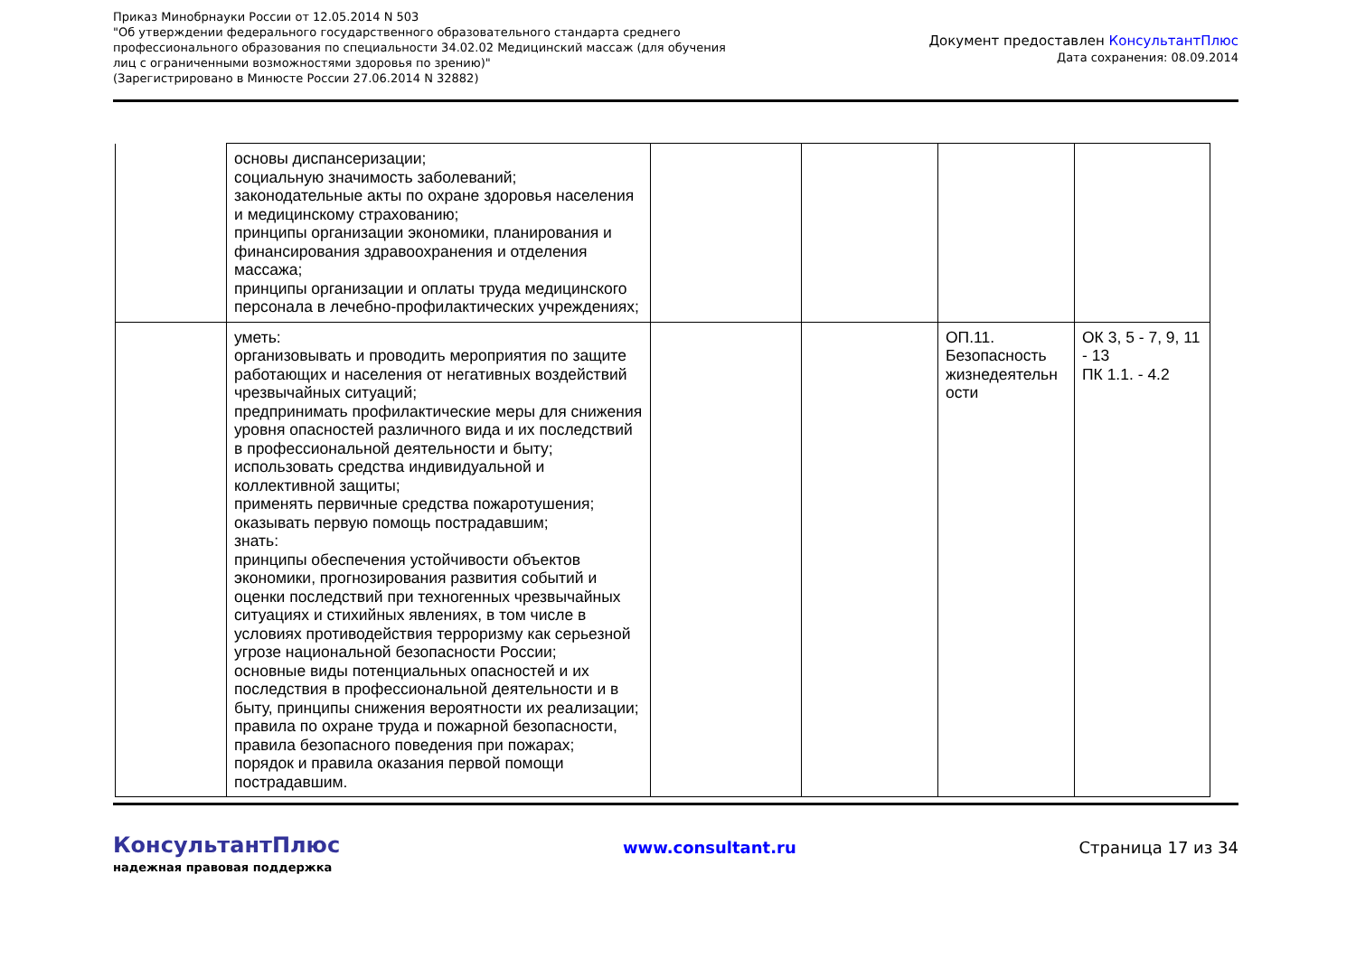Приказ Минобрнауки России от 12.05.2014 N 503
"Об утверждении федерального государственного образовательного стандарта среднего профессионального образования по специальности 34.02.02 Медицинский массаж (для обучения лиц с ограниченными возможностями здоровья по зрению)"
(Зарегистрировано в Минюсте России 27.06.2014 N 32882)
Документ предоставлен КонсультантПлюс
Дата сохранения: 08.09.2014
| | основы диспансеризации; социальную значимость заболеваний; законодательные акты по охране здоровья населения и медицинскому страхованию; принципы организации экономики, планирования и финансирования здравоохранения и отделения массажа; принципы организации и оплаты труда медицинского персонала в лечебно-профилактических учреждениях; | | | | |
| | уметь: организовывать и проводить мероприятия по защите работающих и населения от негативных воздействий чрезвычайных ситуаций; предпринимать профилактические меры для снижения уровня опасностей различного вида и их последствий в профессиональной деятельности и быту; использовать средства индивидуальной и коллективной защиты; применять первичные средства пожаротушения; оказывать первую помощь пострадавшим; знать: принципы обеспечения устойчивости объектов экономики, прогнозирования развития событий и оценки последствий при техногенных чрезвычайных ситуациях и стихийных явлениях, в том числе в условиях противодействия терроризму как серьезной угрозе национальной безопасности России; основные виды потенциальных опасностей и их последствия в профессиональной деятельности и в быту, принципы снижения вероятности их реализации; правила по охране труда и пожарной безопасности, правила безопасного поведения при пожарах; порядок и правила оказания первой помощи пострадавшим. | | | ОП.11. Безопасность жизнедеятельн ости | ОК 3, 5 - 7, 9, 11 - 13 ПК 1.1. - 4.2 |
КонсультантПлюс
надежная правовая поддержка
www.consultant.ru Страница 17 из 34